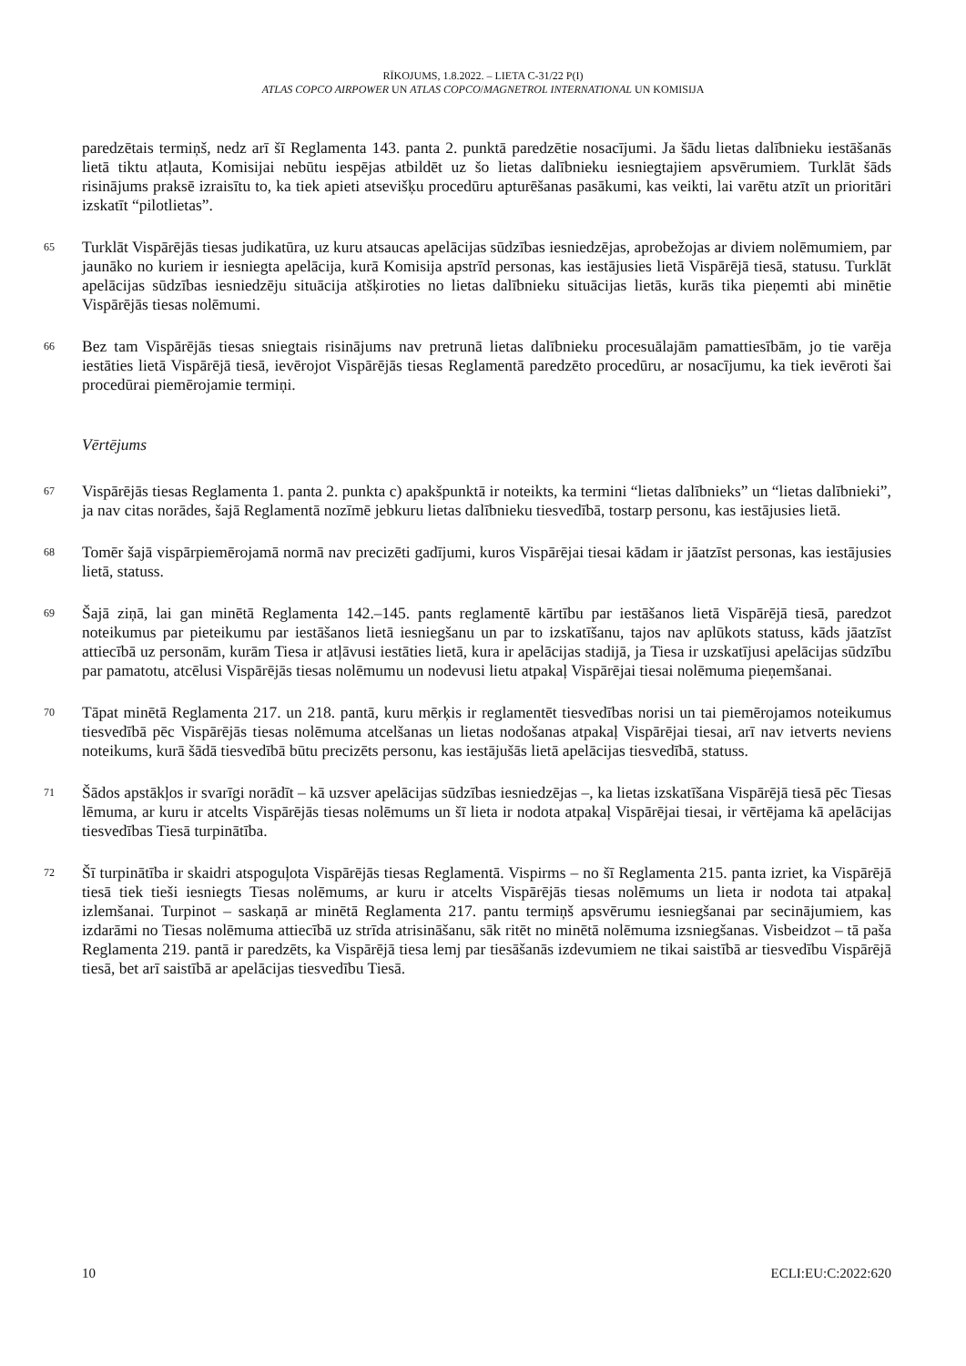RĪKOJUMS, 1.8.2022. – LIETA C-31/22 P(I)
ATLAS COPCO AIRPOWER UN ATLAS COPCO/MAGNETROL INTERNATIONAL UN KOMISIJA
paredzētais termiņš, nedz arī šī Reglamenta 143. panta 2. punktā paredzētie nosacījumi. Ja šādu lietas dalībnieku iestāšanās lietā tiktu atļauta, Komisijai nebūtu iespējas atbildēt uz šo lietas dalībnieku iesniegtajiem apsvērumiem. Turklāt šāds risinājums praksē izraisītu to, ka tiek apieti atsevišķu procedūru apturēšanas pasākumi, kas veikti, lai varētu atzīt un prioritāri izskatīt “pilotlietas”.
65
Turklāt Vispārējās tiesas judikatūra, uz kuru atsaucas apelācijas sūdzības iesniedzējas, aprobežojas ar diviem nolēmumiem, par jaunāko no kuriem ir iesniegta apelācija, kurā Komisija apstrīd personas, kas iestājusies lietā Vispārējā tiesā, statusu. Turklāt apelācijas sūdzības iesniedzēju situācija atšķiroties no lietas dalībnieku situācijas lietās, kurās tika pieņemti abi minētie Vispārējās tiesas nolēmumi.
66
Bez tam Vispārējās tiesas sniegtais risinājums nav pretrunā lietas dalībnieku procesuālajām pamattiesībām, jo tie varēja iestāties lietā Vispārējā tiesā, ievērojot Vispārējās tiesas Reglamentā paredzēto procedūru, ar nosacījumu, ka tiek ievēroti šai procedūrai piemērojamie termiņi.
Vērtējums
67
Vispārējās tiesas Reglamenta 1. panta 2. punkta c) apakšpunktā ir noteikts, ka termini “lietas dalībnieks” un “lietas dalībnieki”, ja nav citas norādes, šajā Reglamentā nozīmē jebkuru lietas dalībnieku tiesvedībā, tostarp personu, kas iestājusies lietā.
68
Tomēr šajā vispārpiemērojamā normā nav precizēti gadījumi, kuros Vispārējai tiesai kādam ir jāatzīst personas, kas iestājusies lietā, statuss.
69
Šajā ziņā, lai gan minētā Reglamenta 142.–145. pants reglamentē kārtību par iestāšanos lietā Vispārējā tiesā, paredzot noteikumus par pieteikumu par iestāšanos lietā iesniegšanu un par to izskatīšanu, tajos nav aplūkots statuss, kāds jāatzīst attiecībā uz personām, kurām Tiesa ir atļāvusi iestāties lietā, kura ir apelācijas stadijā, ja Tiesa ir uzskatījusi apelācijas sūdzību par pamatotu, atcēlusi Vispārējās tiesas nolēmumu un nodevusi lietu atpakaļ Vispārējai tiesai nolēmuma pieņemšanai.
70
Tāpat minētā Reglamenta 217. un 218. pantā, kuru mērķis ir reglamentēt tiesvedības norisi un tai piemērojamos noteikumus tiesvedībā pēc Vispārējās tiesas nolēmuma atcelšanas un lietas nodošanas atpakaļ Vispārējai tiesai, arī nav ietverts neviens noteikums, kurā šādā tiesvedībā būtu precizēts personu, kas iestājušās lietā apelācijas tiesvedībā, statuss.
71
Šādos apstākļos ir svarīgi norādīt – kā uzsver apelācijas sūdzības iesniedzējas –, ka lietas izskatīšana Vispārējā tiesā pēc Tiesas lēmuma, ar kuru ir atcelts Vispārējās tiesas nolēmums un šī lieta ir nodota atpakaļ Vispārējai tiesai, ir vērtējama kā apelācijas tiesvedības Tiesā turpinātība.
72
Šī turpinātība ir skaidri atspoguļota Vispārējās tiesas Reglamentā. Vispirms – no šī Reglamenta 215. panta izriet, ka Vispārējā tiesā tiek tieši iesniegts Tiesas nolēmums, ar kuru ir atcelts Vispārējās tiesas nolēmums un lieta ir nodota tai atpakaļ izlemšanai. Turpinot – saskaņā ar minētā Reglamenta 217. pantu termiņš apsvērumu iesniegšanai par secinājumiem, kas izdarāmi no Tiesas nolēmuma attiecībā uz strīda atrisināšanu, sāk ritēt no minētā nolēmuma izsniegšanas. Visbeidzot – tā paša Reglamenta 219. pantā ir paredzēts, ka Vispārējā tiesa lemj par tiesāšanās izdevumiem ne tikai saistībā ar tiesvedību Vispārējā tiesā, bet arī saistībā ar apelācijas tiesvedību Tiesā.
10 ECLI:EU:C:2022:620